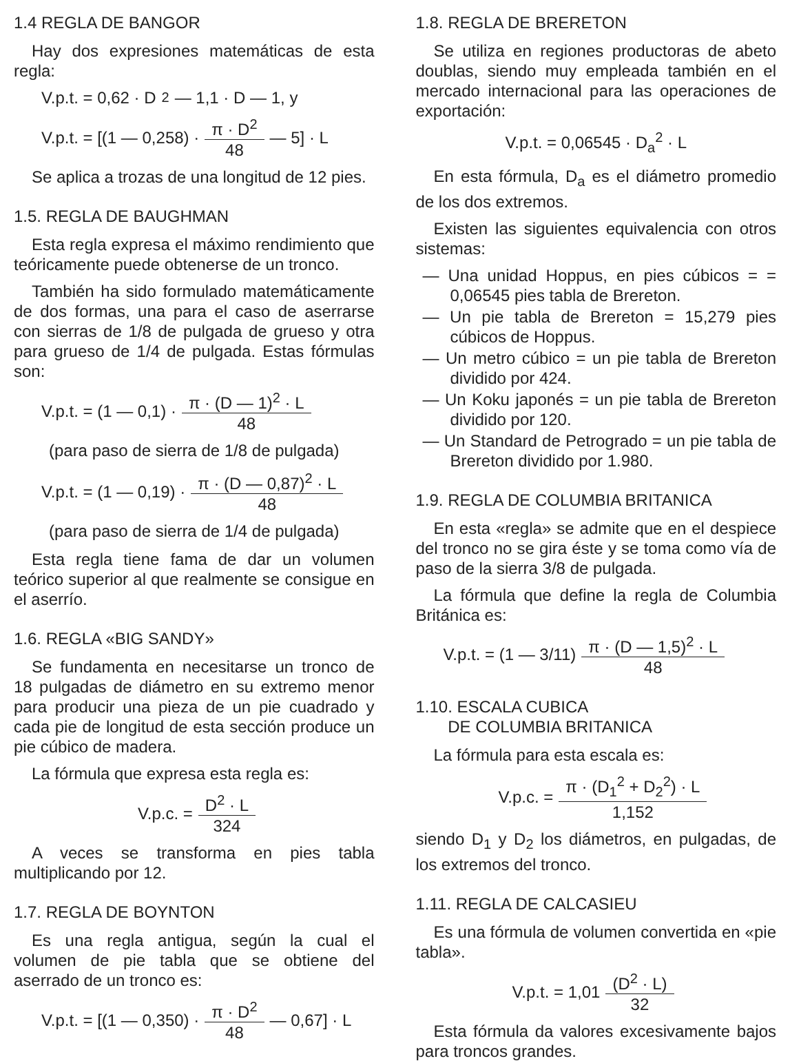1.4 REGLA DE BANGOR
Hay dos expresiones matemáticas de esta regla:
V.p.t. = 0,62 · D<sup>2</sup> — 1,1 · D — 1, y
V.p.t. = [(1 — 0,258) · π · D<sup>2</sup> 48 — 5] · L
Se aplica a trozas de una longitud de 12 pies.
1.5. REGLA DE BAUGHMAN
Esta regla expresa el máximo rendimiento que teóricamente puede obtenerse de un tronco.
También ha sido formulado matemáticamente de dos formas, una para el caso de aserrarse con sierras de 1/8 de pulgada de grueso y otra para grueso de 1/4 de pulgada. Estas fórmulas son:
V.p.t. = (1 — 0,1) · π · (D — 1)<sup>2</sup> · L 48
(para paso de sierra de 1/8 de pulgada)
V.p.t. = (1 — 0,19) · π · (D — 0,87)<sup>2</sup> · L 48
(para paso de sierra de 1/4 de pulgada)
Esta regla tiene fama de dar un volumen teórico superior al que realmente se consigue en el aserrío.
1.6. REGLA «BIG SANDY»
Se fundamenta en necesitarse un tronco de 18 pulgadas de diámetro en su extremo menor para producir una pieza de un pie cuadrado y cada pie de longitud de esta sección produce un pie cúbico de madera.
La fórmula que expresa esta regla es:
V.p.c. = D<sup>2</sup> · L 324
A veces se transforma en pies tabla multiplicando por 12.
1.7. REGLA DE BOYNTON
Es una regla antigua, según la cual el volumen de pie tabla que se obtiene del aserrado de un tronco es:
V.p.t. = [(1 — 0,350) · π · D<sup>2</sup> 48 — 0,67] · L
1.8. REGLA DE BRERETON
Se utiliza en regiones productoras de abeto doublas, siendo muy empleada también en el mercado internacional para las operaciones de exportación:
V.p.t. = 0,06545 · D<sub>a</sub><sup>2</sup> · L
En esta fórmula, D<sub>a</sub> es el diámetro promedio de los dos extremos.
Existen las siguientes equivalencia con otros sistemas:
— Una unidad Hoppus, en pies cúbicos = = 0,06545 pies tabla de Brereton.
— Un pie tabla de Brereton = 15,279 pies cúbicos de Hoppus.
— Un metro cúbico = un pie tabla de Brereton dividido por 424.
— Un Koku japonés = un pie tabla de Brereton dividido por 120.
— Un Standard de Petrogrado = un pie tabla de Brereton dividido por 1.980.
1.9. REGLA DE COLUMBIA BRITANICA
En esta «regla» se admite que en el despiece del tronco no se gira éste y se toma como vía de paso de la sierra 3/8 de pulgada.
La fórmula que define la regla de Columbia Británica es:
V.p.t. = (1 — 3/11) π · (D — 1,5)<sup>2</sup> · L 48
1.10. ESCALA CUBICA
DE COLUMBIA BRITANICA
La fórmula para esta escala es:
V.p.c. = π · (D<sub>1</sub><sup>2</sup> + D<sub>2</sub><sup>2</sup>) · L 1,152
siendo D<sub>1</sub> y D<sub>2</sub> los diámetros, en pulgadas, de los extremos del tronco.
1.11. REGLA DE CALCASIEU
Es una fórmula de volumen convertida en «pie tabla».
V.p.t. = 1,01 (D<sup>2</sup> · L) 32
Esta fórmula da valores excesivamente bajos para troncos grandes.